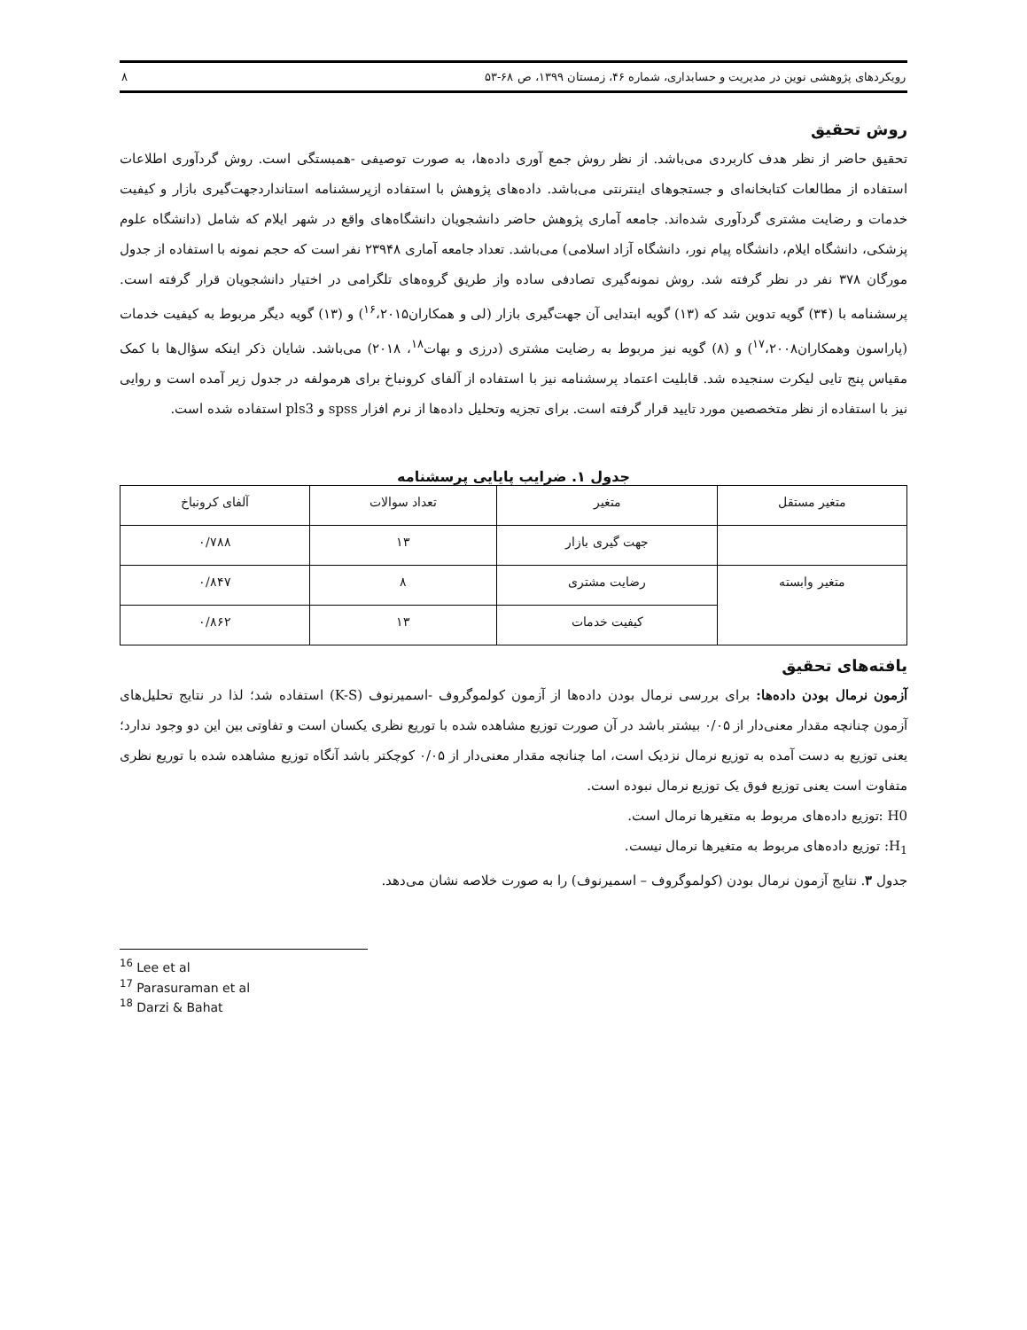رویکردهای پژوهشی نوین در مدیریت و حسابداری، شماره ۴۶، زمستان ۱۳۹۹، ص ۶۸-۵۳ ۸
روش تحقیق
تحقیق حاضر از نظر هدف کاربردی می‌باشد. از نظر روش جمع آوری داده‌ها، به صورت توصیفی -همبستگی است. روش گردآوری اطلاعات استفاده از مطالعات کتابخانه‌ای و جستجوهای اینترنتی می‌باشد. داده‌های پژوهش با استفاده ازپرسشنامه استانداردجهت‌گیری بازار و کیفیت خدمات و رضایت مشتری گردآوری شده‌اند. جامعه آماری پژوهش حاضر دانشجویان دانشگاه‌های واقع در شهر ایلام که شامل (دانشگاه علوم پزشکی، دانشگاه ایلام، دانشگاه پیام نور، دانشگاه آزاد اسلامی) می‌باشد. تعداد جامعه آماری ۲۳۹۴۸ نفر است که حجم نمونه با استفاده از جدول مورگان ۳۷۸ نفر در نظر گرفته شد. روش نمونه‌گیری تصادفی ساده واز طریق گروه‌های تلگرامی در اختیار دانشجویان قرار گرفته است. پرسشنامه با (۳۴) گویه تدوین شد که (۱۳) گویه ابتدایی آن جهت‌گیری بازار (لی و همکاران<sup>۱۶</sup>،۲۰۱۵) و (۱۳) گویه دیگر مربوط به کیفیت خدمات (پاراسون وهمکاران<sup>۱۷</sup>،۲۰۰۸) و (۸) گویه نیز مربوط به رضایت مشتری (درزی و بهات<sup>۱۸</sup>، ۲۰۱۸) می‌باشد. شایان ذکر اینکه سؤال‌ها با کمک مقیاس پنج تایی لیکرت سنجیده شد. قابلیت اعتماد پرسشنامه نیز با استفاده از آلفای کرونباخ برای هرمولفه در جدول زیر آمده است و روایی نیز با استفاده از نظر متخصصین مورد تایید قرار گرفته است. برای تجزیه وتحلیل داده‌ها از نرم افزار spss و pls3 استفاده شده است.
جدول ۱. ضرایب پایایی پرسشنامه
| متغیر مستقل | متغیر | تعداد سوالات | آلفای کرونباخ |
| | جهت گیری بازار | ۱۳ | ۰/۷۸۸ |
| متغیر وابسته | رضایت مشتری | ۸ | ۰/۸۴۷ |
| | کیفیت خدمات | ۱۳ | ۰/۸۶۲ |
یافته‌های تحقیق
آزمون نرمال بودن داده‌ها: برای بررسی نرمال بودن داده‌ها از آزمون کولموگروف -اسمیرنوف (K-S) استفاده شد؛ لذا در نتایج تحلیل‌های آزمون چنانچه مقدار معنی‌دار از ۰/۰۵ بیشتر باشد در آن صورت توزیع مشاهده شده با توریع نظری یکسان است و تفاوتی بین این دو وجود ندارد؛ یعنی توزیع به دست آمده به توزیع نرمال نزدیک است، اما چنانچه مقدار معنی‌دار از ۰/۰۵ کوچکتر باشد آنگاه توزیع مشاهده شده با توریع نظری متفاوت است یعنی توزیع فوق یک توزیع نرمال نبوده است.
H0 :توزیع داده‌های مربوط به متغیرها نرمال است.
H<sub>1</sub>: توزیع داده‌های مربوط به متغیرها نرمال نیست.
جدول ۳. نتایج آزمون نرمال بودن (کولموگروف – اسمیرنوف) را به صورت خلاصه نشان می‌دهد.
<sup>16</sup> Lee et al
<sup>17</sup> Parasuraman et al
<sup>18</sup> Darzi & Bahat